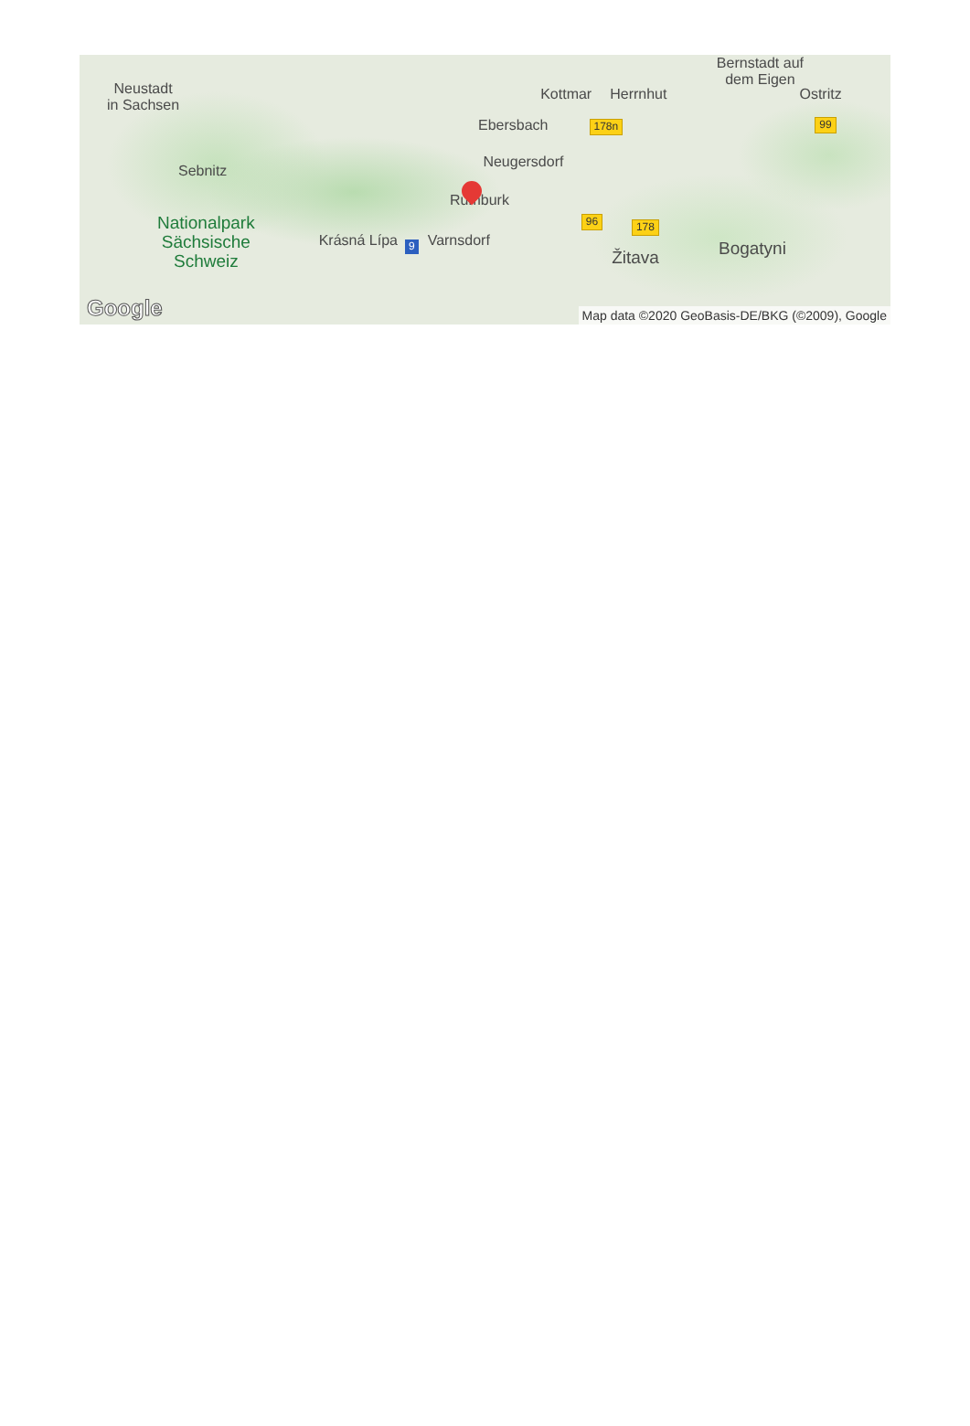Bernstadt auf
dem Eigen
Neustadt
in Sachsen Kottmar Herrnhut Ostritz
Ebersbach 178n 99
Sebnitz Neugersdorf
Rumburk
Nationalpark
Sächsische
Schweiz Krásná Lípa 9 Varnsdorf 96 Žitava 178 Bogatyni
Google
Map data ©2020 GeoBasis-DE/BKG (©2009), Google